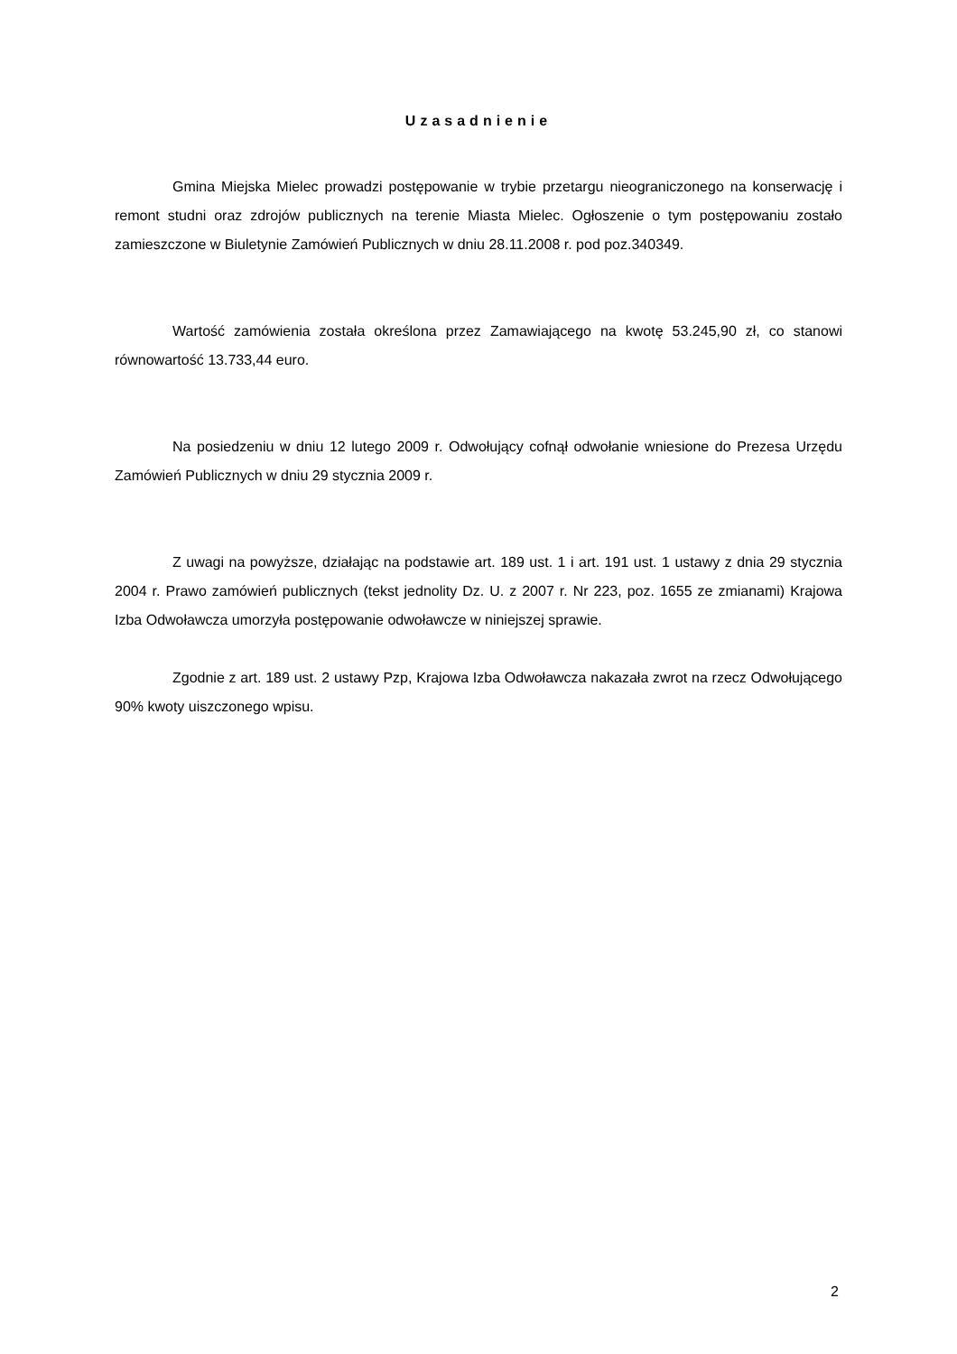Uzasadnienie
Gmina Miejska Mielec prowadzi postępowanie w trybie przetargu nieograniczonego na konserwację i remont studni oraz zdrojów publicznych na terenie Miasta Mielec. Ogłoszenie o tym postępowaniu zostało zamieszczone w Biuletynie Zamówień Publicznych w dniu 28.11.2008 r. pod poz.340349.
Wartość zamówienia została określona przez Zamawiającego na kwotę 53.245,90 zł, co stanowi równowartość 13.733,44 euro.
Na posiedzeniu w dniu 12 lutego 2009 r. Odwołujący cofnął odwołanie wniesione do Prezesa Urzędu Zamówień Publicznych w dniu 29 stycznia 2009 r.
Z uwagi na powyższe, działając na podstawie art. 189 ust. 1 i art. 191 ust. 1 ustawy z dnia 29 stycznia 2004 r. Prawo zamówień publicznych (tekst jednolity Dz. U. z 2007 r. Nr 223, poz. 1655 ze zmianami) Krajowa Izba Odwoławcza umorzyła postępowanie odwoławcze w niniejszej sprawie.
Zgodnie z art. 189 ust. 2 ustawy Pzp, Krajowa Izba Odwoławcza nakazała zwrot na rzecz Odwołującego 90% kwoty uiszczonego wpisu.
2